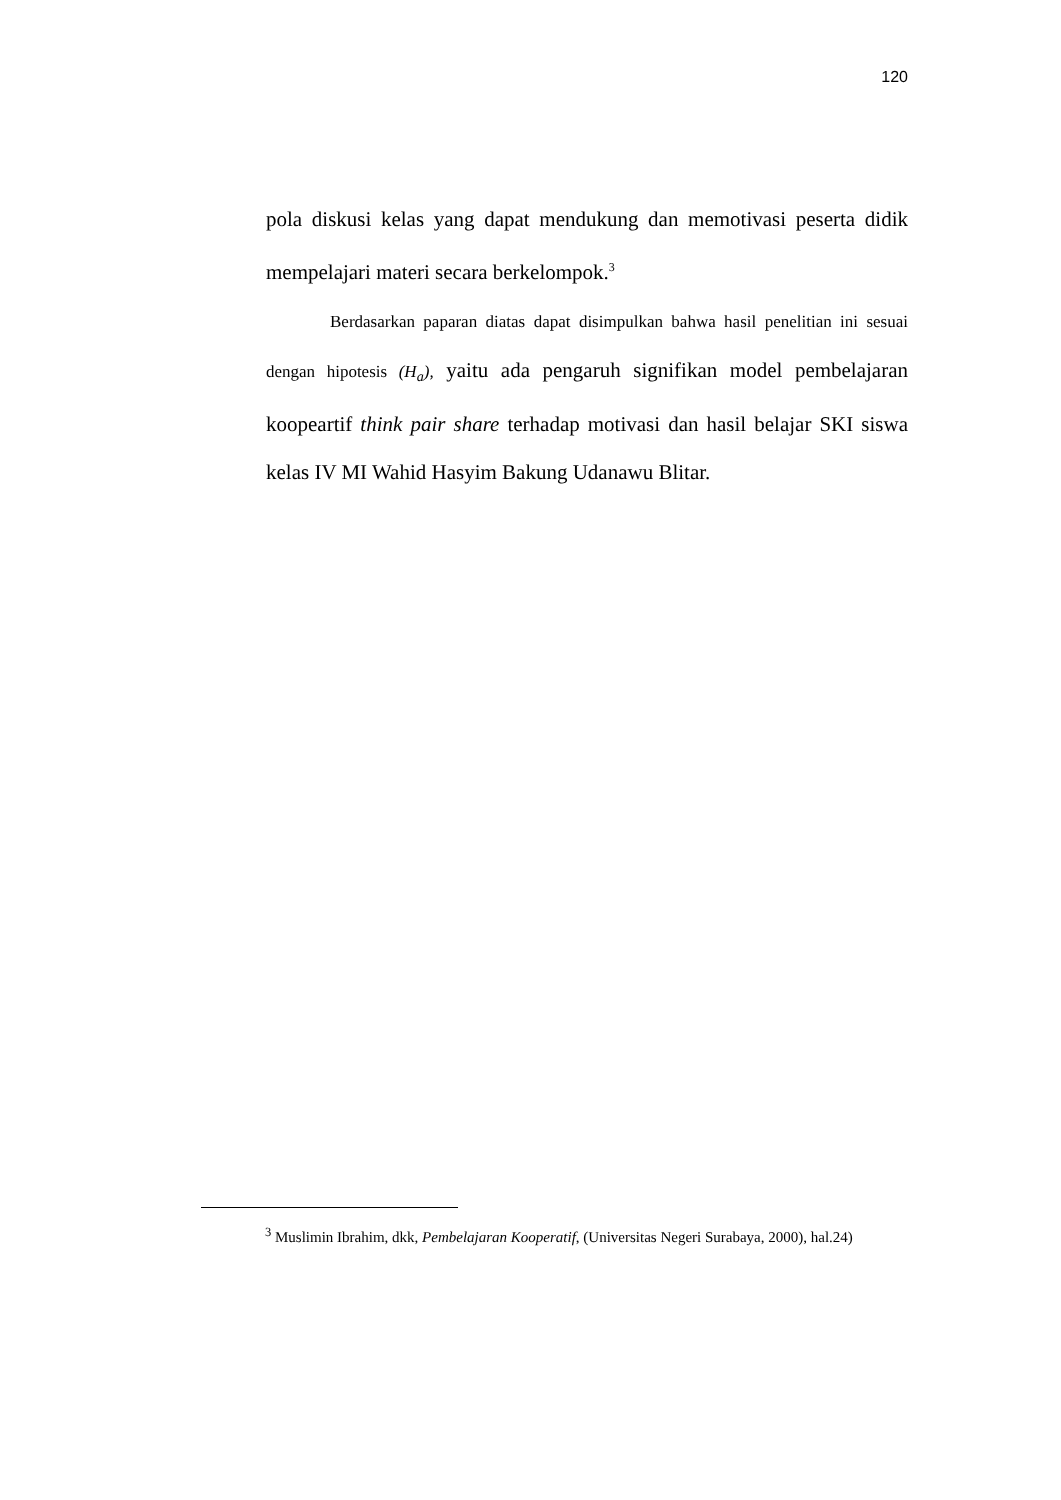120
pola diskusi kelas yang dapat mendukung dan memotivasi peserta didik mempelajari materi secara berkelompok.<sup>3</sup>
Berdasarkan paparan diatas dapat disimpulkan bahwa hasil penelitian ini sesuai dengan hipotesis (H<sub>a</sub>), yaitu ada pengaruh signifikan model pembelajaran koopeartif think pair share terhadap motivasi dan hasil belajar SKI siswa kelas IV MI Wahid Hasyim Bakung Udanawu Blitar.
<sup>3</sup> Muslimin Ibrahim, dkk, Pembelajaran Kooperatif, (Universitas Negeri Surabaya, 2000), hal.24)